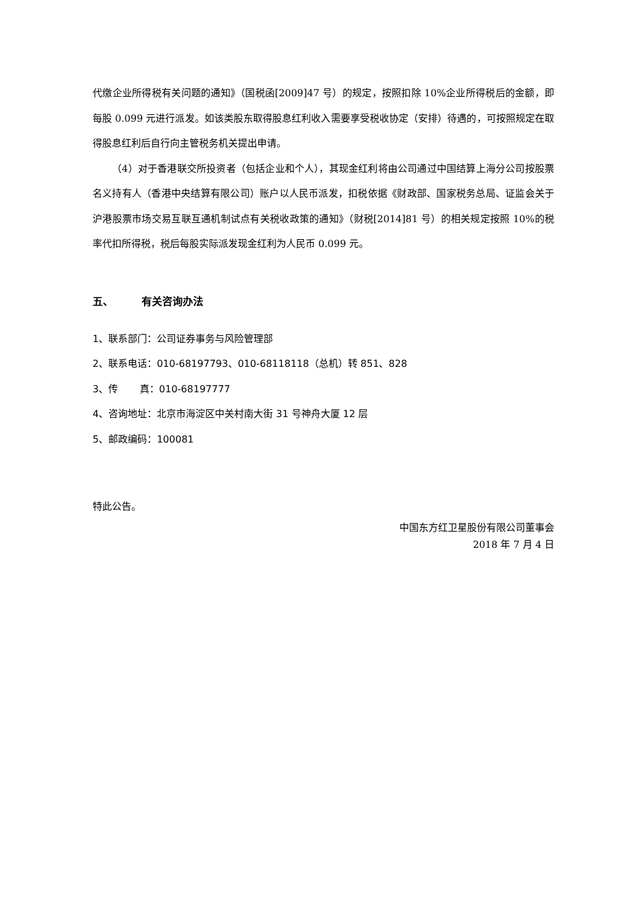代缴企业所得税有关问题的通知》（国税函[2009]47 号）的规定，按照扣除 10%企业所得税后的金额，即每股 0.099 元进行派发。如该类股东取得股息红利收入需要享受税收协定（安排）待遇的，可按照规定在取得股息红利后自行向主管税务机关提出申请。
（4）对于香港联交所投资者（包括企业和个人），其现金红利将由公司通过中国结算上海分公司按股票名义持有人（香港中央结算有限公司）账户以人民币派发，扣税依据《财政部、国家税务总局、证监会关于沪港股票市场交易互联互通机制试点有关税收政策的通知》（财税[2014]81 号）的相关规定按照 10%的税率代扣所得税，税后每股实际派发现金红利为人民币 0.099 元。
五、 有关咨询办法
1、联系部门：公司证券事务与风险管理部
2、联系电话：010-68197793、010-68118118（总机）转 851、828
3、传 真：010-68197777
4、咨询地址：北京市海淀区中关村南大街 31 号神舟大厦 12 层
5、邮政编码：100081
特此公告。
中国东方红卫星股份有限公司董事会
2018 年 7 月 4 日